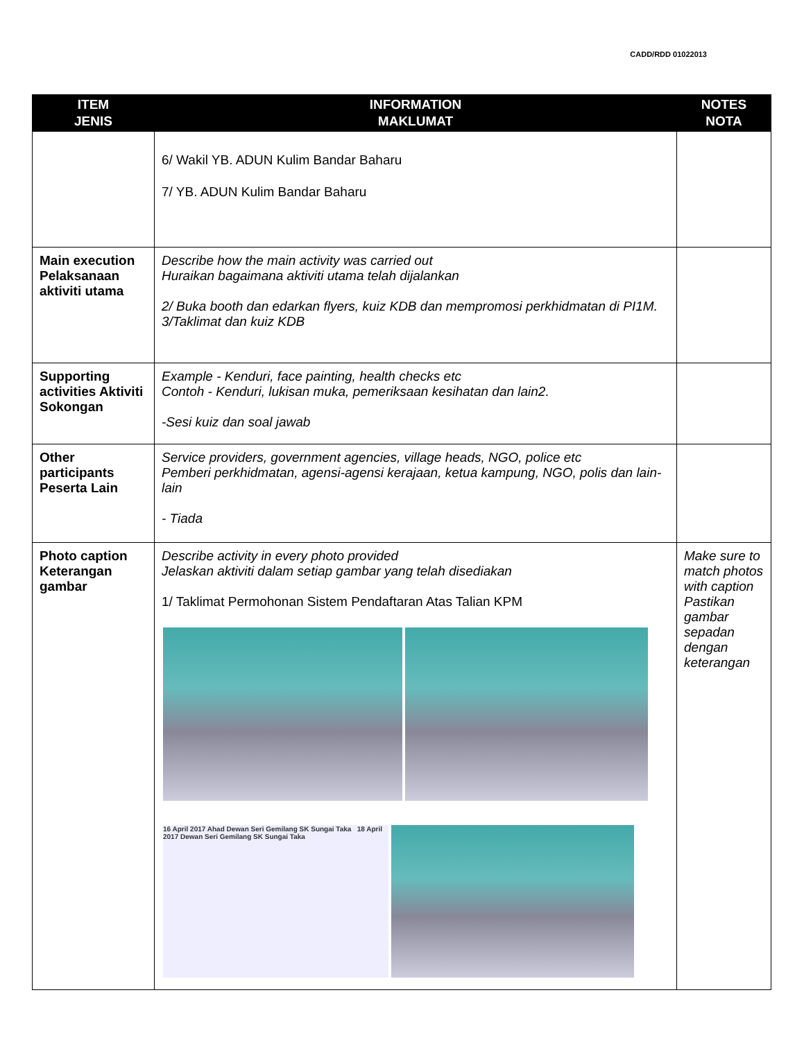CADD/RDD 01022013
| ITEM JENIS | INFORMATION MAKLUMAT | NOTES NOTA |
| --- | --- | --- |
| | 6/ Wakil YB. ADUN Kulim Bandar Baharu 7/ YB. ADUN Kulim Bandar Baharu | |
| Main execution Pelaksanaan aktiviti utama | Describe how the main activity was carried out Huraikan bagaimana aktiviti utama telah dijalankan 2/ Buka booth dan edarkan flyers, kuiz KDB dan mempromosi perkhidmatan di PI1M. 3/Taklimat dan kuiz KDB | |
| Supporting activities Aktiviti Sokongan | Example - Kenduri, face painting, health checks etc Contoh - Kenduri, lukisan muka, pemeriksaan kesihatan dan lain2. -Sesi kuiz dan soal jawab | |
| Other participants Peserta Lain | Service providers, government agencies, village heads, NGO, police etc Pemberi perkhidmatan, agensi-agensi kerajaan, ketua kampung, NGO, polis dan lain-lain - Tiada | |
| Photo caption Keterangan gambar | Describe activity in every photo provided Jelaskan aktiviti dalam setiap gambar yang telah disediakan 1/ Taklimat Permohonan Sistem Pendaftaran Atas Talian KPM 16 April 2017 Ahad Dewan Seri Gemilang SK Sungai Taka 18 April 2017 Dewan Seri Gemilang SK Sungai Taka | Make sure to match photos with caption Pastikan gambar sepadan dengan keterangan |